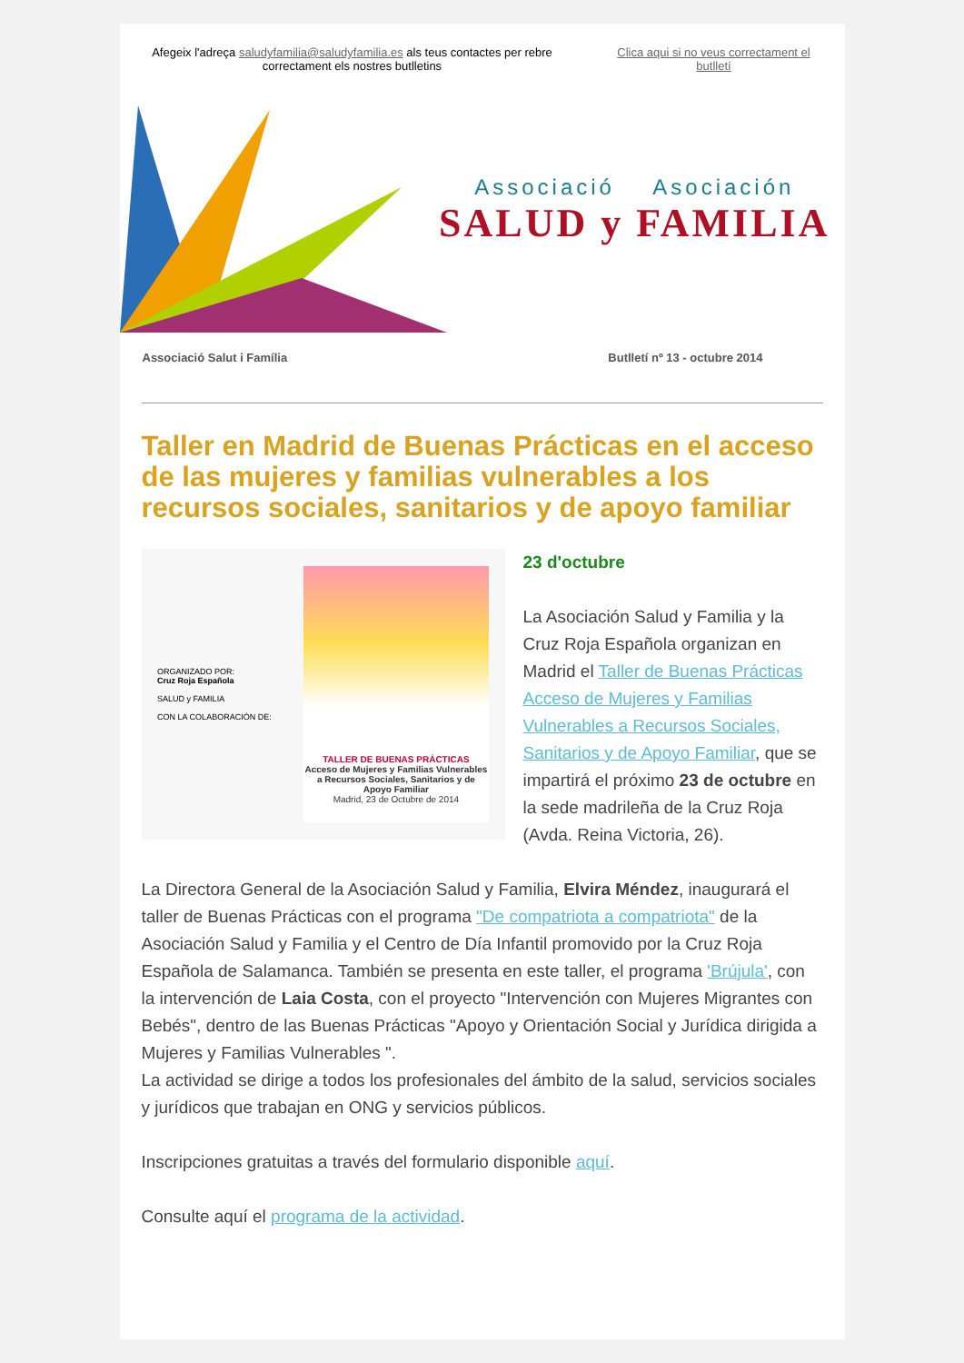Afegeix l'adreça saludyfamilia@saludyfamilia.es als teus contactes per rebre correctament els nostres butlletins
Clica aqui si no veus correctament el butlletí
Associació Asociación
SALUD y FAMILIA
Associació Salut i Família Butlletí nº 13 - octubre 2014
Taller en Madrid de Buenas Prácticas en el acceso de las mujeres y familias vulnerables a los recursos sociales, sanitarios y de apoyo familiar
ORGANIZADO POR:
Cruz Roja Española
SALUD y FAMILIA
CON LA COLABORACIÓN DE:
TALLER DE BUENAS PRÁCTICAS
Acceso de Mujeres y Familias Vulnerables a Recursos Sociales, Sanitarios y de Apoyo Familiar
Madrid, 23 de Octubre de 2014
23 d'octubre
La Asociación Salud y Familia y la Cruz Roja Española organizan en Madrid el Taller de Buenas Prácticas Acceso de Mujeres y Familias Vulnerables a Recursos Sociales, Sanitarios y de Apoyo Familiar, que se impartirá el próximo 23 de octubre en la sede madrileña de la Cruz Roja (Avda. Reina Victoria, 26).
La Directora General de la Asociación Salud y Familia, Elvira Méndez, inaugurará el taller de Buenas Prácticas con el programa "De compatriota a compatriota" de la Asociación Salud y Familia y el Centro de Día Infantil promovido por la Cruz Roja Española de Salamanca. También se presenta en este taller, el programa 'Brújula', con la intervención de Laia Costa, con el proyecto "Intervención con Mujeres Migrantes con Bebés", dentro de las Buenas Prácticas "Apoyo y Orientación Social y Jurídica dirigida a Mujeres y Familias Vulnerables ".
La actividad se dirige a todos los profesionales del ámbito de la salud, servicios sociales y jurídicos que trabajan en ONG y servicios públicos.
Inscripciones gratuitas a través del formulario disponible aquí.
Consulte aquí el programa de la actividad.